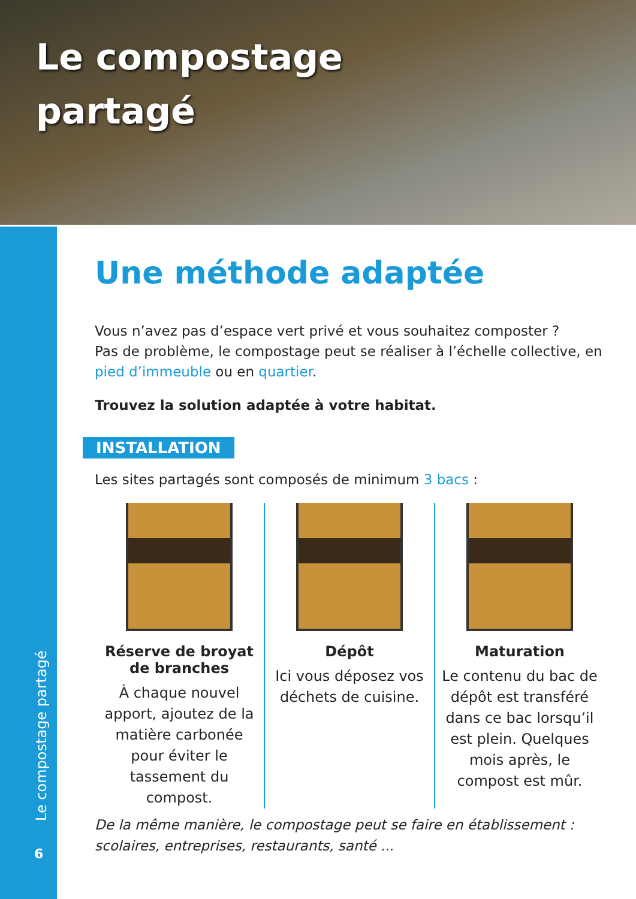Le compostage
partagé
Le compostage partagé
6
Une méthode adaptée
Vous n’avez pas d’espace vert privé et vous souhaitez composter ?
Pas de problème, le compostage peut se réaliser à l’échelle collective, en pied d’immeuble ou en quartier.
Trouvez la solution adaptée à votre habitat.
INSTALLATION
Les sites partagés sont composés de minimum 3 bacs :
Réserve de broyat
de branches
À chaque nouvel apport, ajoutez de la matière carbonée pour éviter le tassement du compost.
Dépôt
Ici vous déposez vos déchets de cuisine.
Maturation
Le contenu du bac de dépôt est transféré dans ce bac lorsqu’il est plein. Quelques mois après, le compost est mûr.
De la même manière, le compostage peut se faire en établissement :
scolaires, entreprises, restaurants, santé ...